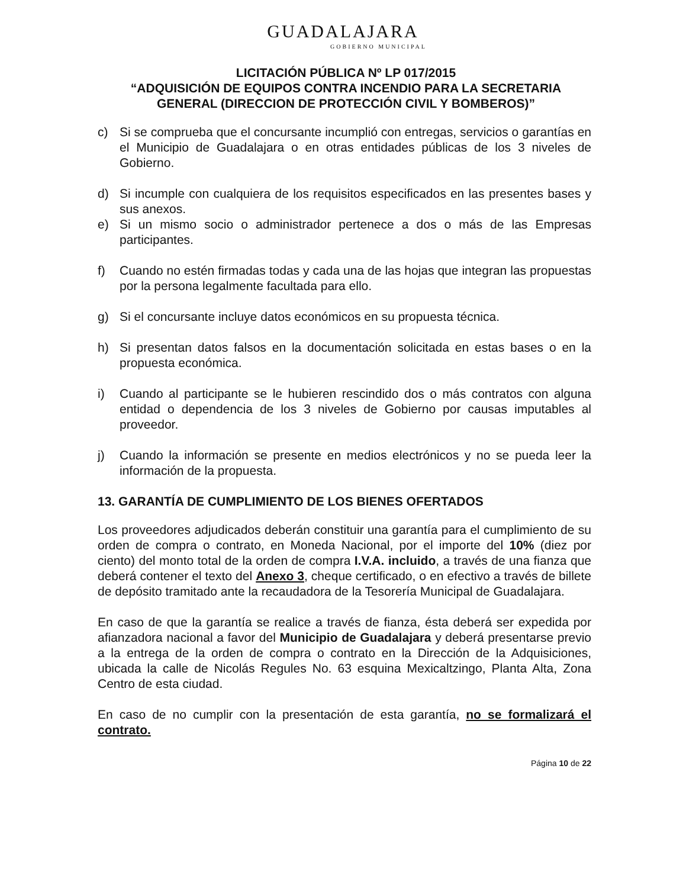GUADALAJARA
GOBIERNO MUNICIPAL
LICITACIÓN PÚBLICA Nº LP 017/2015
“ADQUISICIÓN DE EQUIPOS CONTRA INCENDIO PARA LA SECRETARIA GENERAL (DIRECCION DE PROTECCIÓN CIVIL Y BOMBEROS)”
c) Si se comprueba que el concursante incumplió con entregas, servicios o garantías en el Municipio de Guadalajara o en otras entidades públicas de los 3 niveles de Gobierno.
d) Si incumple con cualquiera de los requisitos especificados en las presentes bases y sus anexos.
e) Si un mismo socio o administrador pertenece a dos o más de las Empresas participantes.
f) Cuando no estén firmadas todas y cada una de las hojas que integran las propuestas por la persona legalmente facultada para ello.
g) Si el concursante incluye datos económicos en su propuesta técnica.
h) Si presentan datos falsos en la documentación solicitada en estas bases o en la propuesta económica.
i) Cuando al participante se le hubieren rescindido dos o más contratos con alguna entidad o dependencia de los 3 niveles de Gobierno por causas imputables al proveedor.
j) Cuando la información se presente en medios electrónicos y no se pueda leer la información de la propuesta.
13. GARANTÍA DE CUMPLIMIENTO DE LOS BIENES OFERTADOS
Los proveedores adjudicados deberán constituir una garantía para el cumplimiento de su orden de compra o contrato, en Moneda Nacional, por el importe del 10% (diez por ciento) del monto total de la orden de compra I.V.A. incluido, a través de una fianza que deberá contener el texto del Anexo 3, cheque certificado, o en efectivo a través de billete de depósito tramitado ante la recaudadora de la Tesorería Municipal de Guadalajara.
En caso de que la garantía se realice a través de fianza, ésta deberá ser expedida por afianzadora nacional a favor del Municipio de Guadalajara y deberá presentarse previo a la entrega de la orden de compra o contrato en la Dirección de la Adquisiciones, ubicada la calle de Nicolás Regules No. 63 esquina Mexicaltzingo, Planta Alta, Zona Centro de esta ciudad.
En caso de no cumplir con la presentación de esta garantía, no se formalizará el contrato.
Página 10 de 22